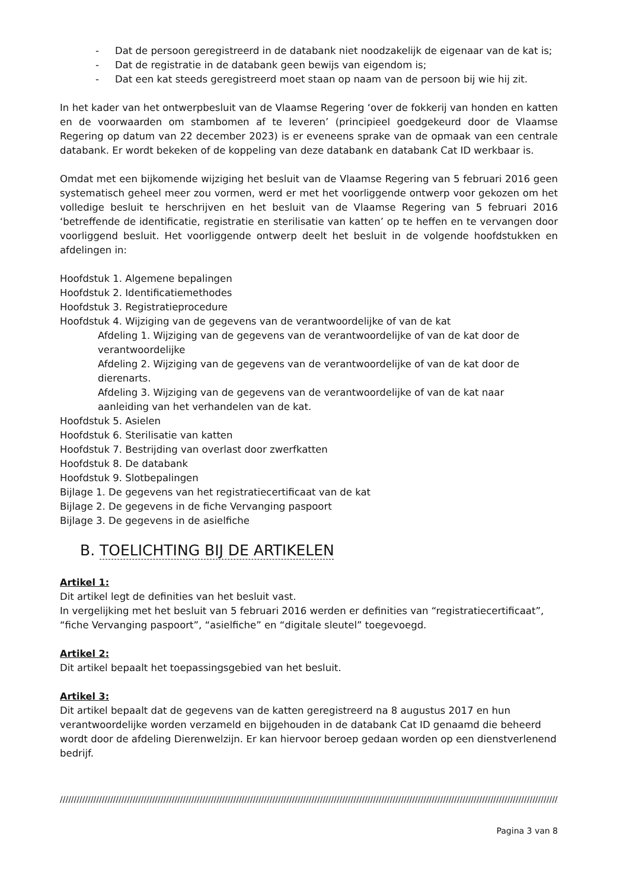- Dat de persoon geregistreerd in de databank niet noodzakelijk de eigenaar van de kat is;
- Dat de registratie in de databank geen bewijs van eigendom is;
- Dat een kat steeds geregistreerd moet staan op naam van de persoon bij wie hij zit.
In het kader van het ontwerpbesluit van de Vlaamse Regering ‘over de fokkerij van honden en katten en de voorwaarden om stambomen af te leveren’ (principieel goedgekeurd door de Vlaamse Regering op datum van 22 december 2023) is er eveneens sprake van de opmaak van een centrale databank. Er wordt bekeken of de koppeling van deze databank en databank Cat ID werkbaar is.
Omdat met een bijkomende wijziging het besluit van de Vlaamse Regering van 5 februari 2016 geen systematisch geheel meer zou vormen, werd er met het voorliggende ontwerp voor gekozen om het volledige besluit te herschrijven en het besluit van de Vlaamse Regering van 5 februari 2016 ‘betreffende de identificatie, registratie en sterilisatie van katten’ op te heffen en te vervangen door voorliggend besluit. Het voorliggende ontwerp deelt het besluit in de volgende hoofdstukken en afdelingen in:
Hoofdstuk 1. Algemene bepalingen
Hoofdstuk 2. Identificatiemethodes
Hoofdstuk 3. Registratieprocedure
Hoofdstuk 4. Wijziging van de gegevens van de verantwoordelijke of van de kat
Afdeling 1. Wijziging van de gegevens van de verantwoordelijke of van de kat door de verantwoordelijke
Afdeling 2. Wijziging van de gegevens van de verantwoordelijke of van de kat door de dierenarts.
Afdeling 3. Wijziging van de gegevens van de verantwoordelijke of van de kat naar aanleiding van het verhandelen van de kat.
Hoofdstuk 5. Asielen
Hoofdstuk 6. Sterilisatie van katten
Hoofdstuk 7. Bestrijding van overlast door zwerfkatten
Hoofdstuk 8. De databank
Hoofdstuk 9. Slotbepalingen
Bijlage 1. De gegevens van het registratiecertificaat van de kat
Bijlage 2. De gegevens in de fiche Vervanging paspoort
Bijlage 3. De gegevens in de asielfiche
B. TOELICHTING BIJ DE ARTIKELEN
Artikel 1:
Dit artikel legt de definities van het besluit vast.
In vergelijking met het besluit van 5 februari 2016 werden er definities van “registratiecertificaat”, “fiche Vervanging paspoort”, “asielfiche” en “digitale sleutel” toegevoegd.
Artikel 2:
Dit artikel bepaalt het toepassingsgebied van het besluit.
Artikel 3:
Dit artikel bepaalt dat de gegevens van de katten geregistreerd na 8 augustus 2017 en hun verantwoordelijke worden verzameld en bijgehouden in de databank Cat ID genaamd die beheerd wordt door de afdeling Dierenwelzijn. Er kan hiervoor beroep gedaan worden op een dienstverlenend bedrijf.
/////////////////////////////////////////////////////////////////////////////////////////////////////////////////////////////////////////////////////////////////////////////////////////////////
Pagina 3 van 8